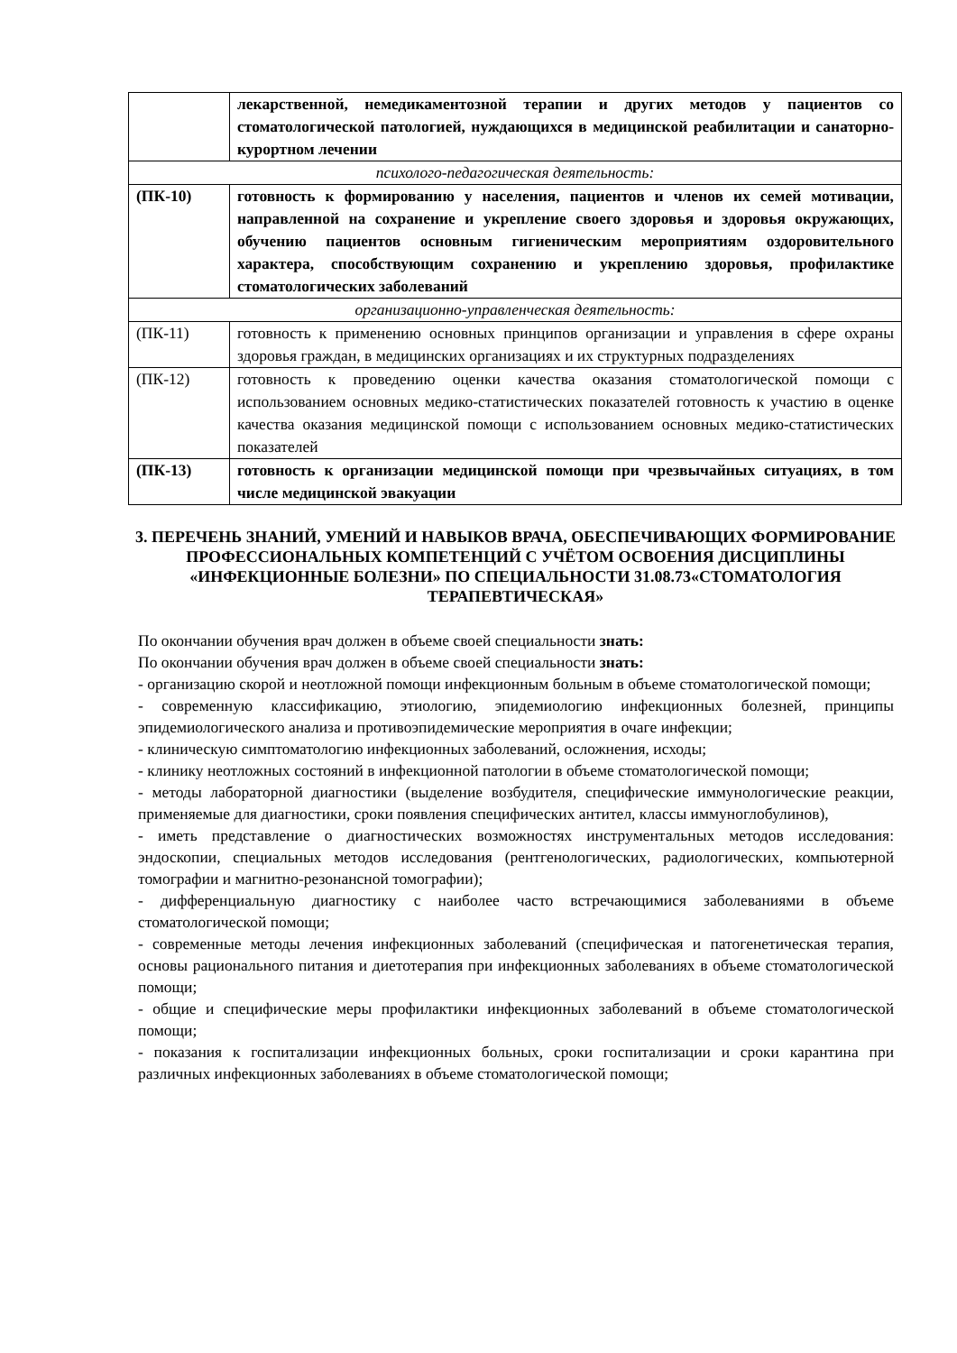| | лекарственной, немедикаментозной терапии и других методов у пациентов со стоматологической патологией, нуждающихся в медицинской реабилитации и санаторно-курортном лечении |
| психолого-педагогическая деятельность: | |
| (ПК-10) | готовность к формированию у населения, пациентов и членов их семей мотивации, направленной на сохранение и укрепление своего здоровья и здоровья окружающих, обучению пациентов основным гигиеническим мероприятиям оздоровительного характера, способствующим сохранению и укреплению здоровья, профилактике стоматологических заболеваний |
| организационно-управленческая деятельность: | |
| (ПК-11) | готовность к применению основных принципов организации и управления в сфере охраны здоровья граждан, в медицинских организациях и их структурных подразделениях |
| (ПК-12) | готовность к проведению оценки качества оказания стоматологической помощи с использованием основных медико-статистических показателей готовность к участию в оценке качества оказания медицинской помощи с использованием основных медико-статистических показателей |
| (ПК-13) | готовность к организации медицинской помощи при чрезвычайных ситуациях, в том числе медицинской эвакуации |
3. ПЕРЕЧЕНЬ ЗНАНИЙ, УМЕНИЙ И НАВЫКОВ ВРАЧА, ОБЕСПЕЧИВАЮЩИХ ФОРМИРОВАНИЕ ПРОФЕССИОНАЛЬНЫХ КОМПЕТЕНЦИЙ С УЧЁТОМ ОСВОЕНИЯ ДИСЦИПЛИНЫ «ИНФЕКЦИОННЫЕ БОЛЕЗНИ» ПО СПЕЦИАЛЬНОСТИ 31.08.73«СТОМАТОЛОГИЯ ТЕРАПЕВТИЧЕСКАЯ»
По окончании обучения врач должен в объеме своей специальности знать:
По окончании обучения врач должен в объеме своей специальности знать:
- организацию скорой и неотложной помощи инфекционным больным в объеме стоматологической помощи;
- современную классификацию, этиологию, эпидемиологию инфекционных болезней, принципы эпидемиологического анализа и противоэпидемические мероприятия в очаге инфекции;
- клиническую симптоматологию инфекционных заболеваний, осложнения, исходы;
- клинику неотложных состояний в инфекционной патологии в объеме стоматологической помощи;
- методы лабораторной диагностики (выделение возбудителя, специфические иммунологические реакции, применяемые для диагностики, сроки появления специфических антител, классы иммуноглобулинов),
- иметь представление о диагностических возможностях инструментальных методов исследования: эндоскопии, специальных методов исследования (рентгенологических, радиологических, компьютерной томографии и магнитно-резонансной томографии);
- дифференциальную диагностику с наиболее часто встречающимися заболеваниями в объеме стоматологической помощи;
- современные методы лечения инфекционных заболеваний (специфическая и патогенетическая терапия, основы рационального питания и диетотерапия при инфекционных заболеваниях в объеме стоматологической помощи;
- общие и специфические меры профилактики инфекционных заболеваний в объеме стоматологической помощи;
- показания к госпитализации инфекционных больных, сроки госпитализации и сроки карантина при различных инфекционных заболеваниях в объеме стоматологической помощи;